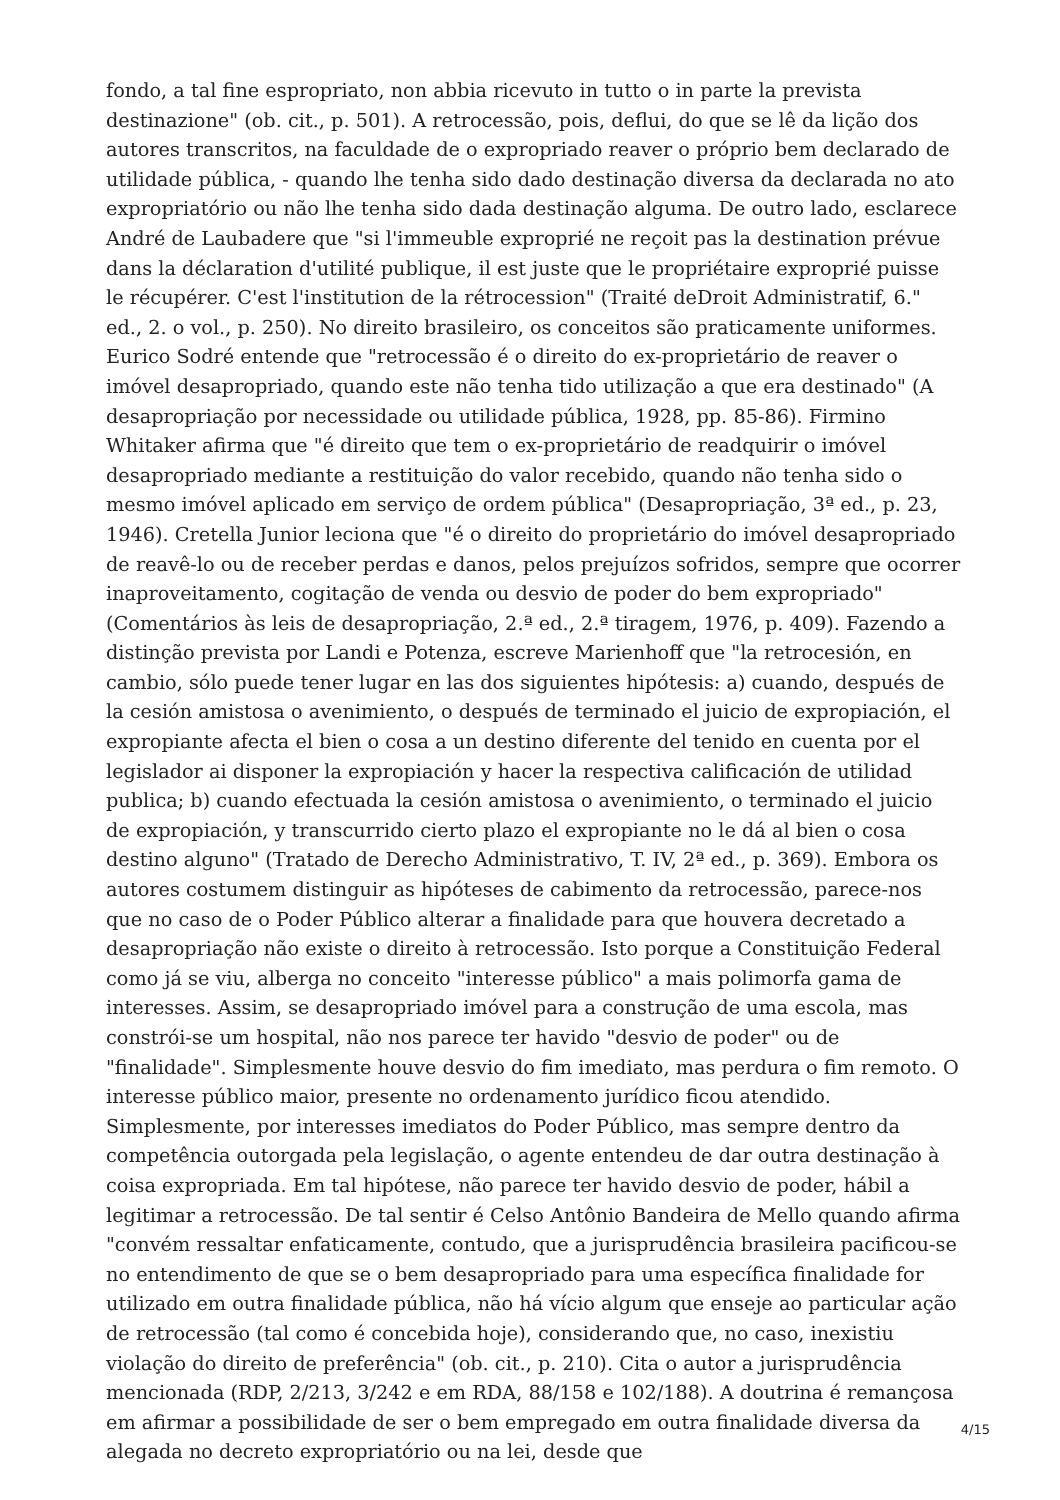fondo, a tal fine espropriato, non abbia ricevuto in tutto o in parte la prevista destinazione" (ob. cit., p. 501). A retrocessão, pois, deflui, do que se lê da lição dos autores transcritos, na faculdade de o expropriado reaver o próprio bem declarado de utilidade pública, - quando lhe tenha sido dado destinação diversa da declarada no ato expropriatório ou não lhe tenha sido dada destinação alguma. De outro lado, esclarece André de Laubadere que "si l'immeuble exproprié ne reçoit pas la destination prévue dans la déclaration d'utilité publique, il est juste que le propriétaire exproprié puisse le récupérer. C'est l'institution de la rétrocession" (Traité deDroit Administratif, 6." ed., 2. o vol., p. 250). No direito brasileiro, os conceitos são praticamente uniformes. Eurico Sodré entende que "retrocessão é o direito do ex-proprietário de reaver o imóvel desapropriado, quando este não tenha tido utilização a que era destinado" (A desapropriação por necessidade ou utilidade pública, 1928, pp. 85-86). Firmino Whitaker afirma que "é direito que tem o ex-proprietário de readquirir o imóvel desapropriado mediante a restituição do valor recebido, quando não tenha sido o mesmo imóvel aplicado em serviço de ordem pública" (Desapropriação, 3ª ed., p. 23, 1946). Cretella Junior leciona que "é o direito do proprietário do imóvel desapropriado de reavê-lo ou de receber perdas e danos, pelos prejuízos sofridos, sempre que ocorrer inaproveitamento, cogitação de venda ou desvio de poder do bem expropriado" (Comentários às leis de desapropriação, 2.ª ed., 2.ª tiragem, 1976, p. 409). Fazendo a distinção prevista por Landi e Potenza, escreve Marienhoff que "la retrocesión, en cambio, sólo puede tener lugar en las dos siguientes hipótesis: a) cuando, después de la cesión amistosa o avenimiento, o después de terminado el juicio de expropiación, el expropiante afecta el bien o cosa a un destino diferente del tenido en cuenta por el legislador ai disponer la expropiación y hacer la respectiva calificación de utilidad publica; b) cuando efectuada la cesión amistosa o avenimiento, o terminado el juicio de expropiación, y transcurrido cierto plazo el expropiante no le dá al bien o cosa destino alguno" (Tratado de Derecho Administrativo, T. IV, 2ª ed., p. 369). Embora os autores costumem distinguir as hipóteses de cabimento da retrocessão, parece-nos que no caso de o Poder Público alterar a finalidade para que houvera decretado a desapropriação não existe o direito à retrocessão. Isto porque a Constituição Federal como já se viu, alberga no conceito "interesse público" a mais polimorfa gama de interesses. Assim, se desapropriado imóvel para a construção de uma escola, mas constrói-se um hospital, não nos parece ter havido "desvio de poder" ou de "finalidade". Simplesmente houve desvio do fim imediato, mas perdura o fim remoto. O interesse público maior, presente no ordenamento jurídico ficou atendido. Simplesmente, por interesses imediatos do Poder Público, mas sempre dentro da competência outorgada pela legislação, o agente entendeu de dar outra destinação à coisa expropriada. Em tal hipótese, não parece ter havido desvio de poder, hábil a legitimar a retrocessão. De tal sentir é Celso Antônio Bandeira de Mello quando afirma "convém ressaltar enfaticamente, contudo, que a jurisprudência brasileira pacificou-se no entendimento de que se o bem desapropriado para uma específica finalidade for utilizado em outra finalidade pública, não há vício algum que enseje ao particular ação de retrocessão (tal como é concebida hoje), considerando que, no caso, inexistiu violação do direito de preferência" (ob. cit., p. 210). Cita o autor a jurisprudência mencionada (RDP, 2/213, 3/242 e em RDA, 88/158 e 102/188). A doutrina é remançosa em afirmar a possibilidade de ser o bem empregado em outra finalidade diversa da alegada no decreto expropriatório ou na lei, desde que
4/15